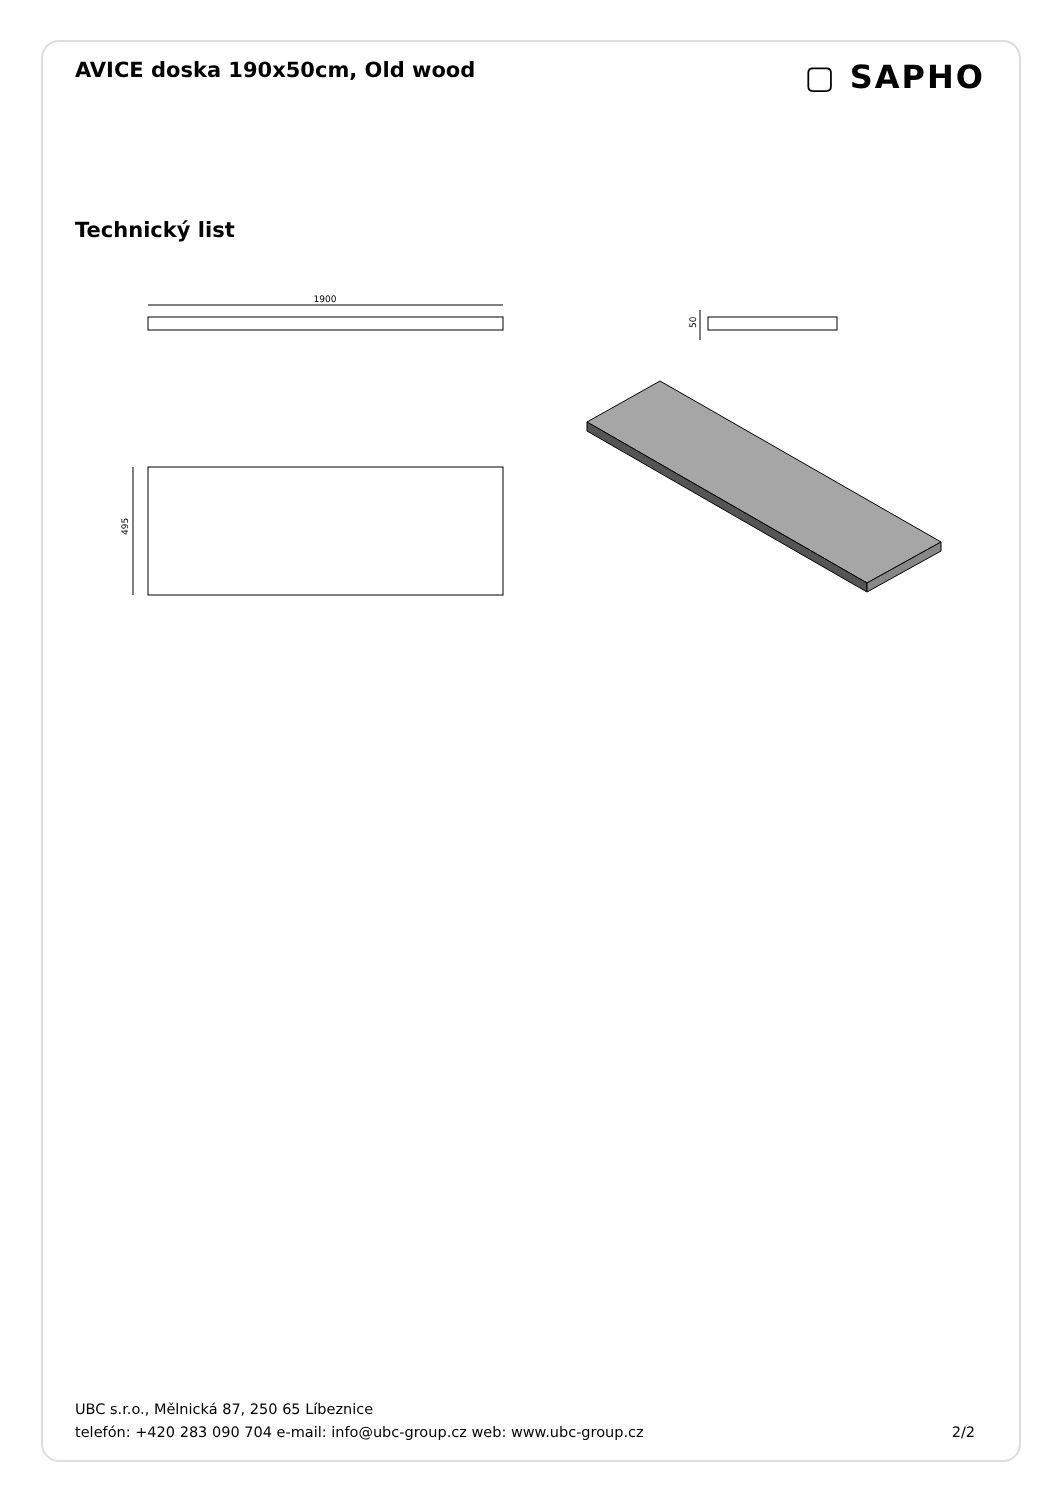AVICE doska 190x50cm, Old wood
▢ SAPHO
Technický list
1900
495
50
UBC s.r.o., Mělnická 87, 250 65 Líbeznice
telefón: +420 283 090 704 e-mail: info@ubc-group.cz web: www.ubc-group.cz
2/2